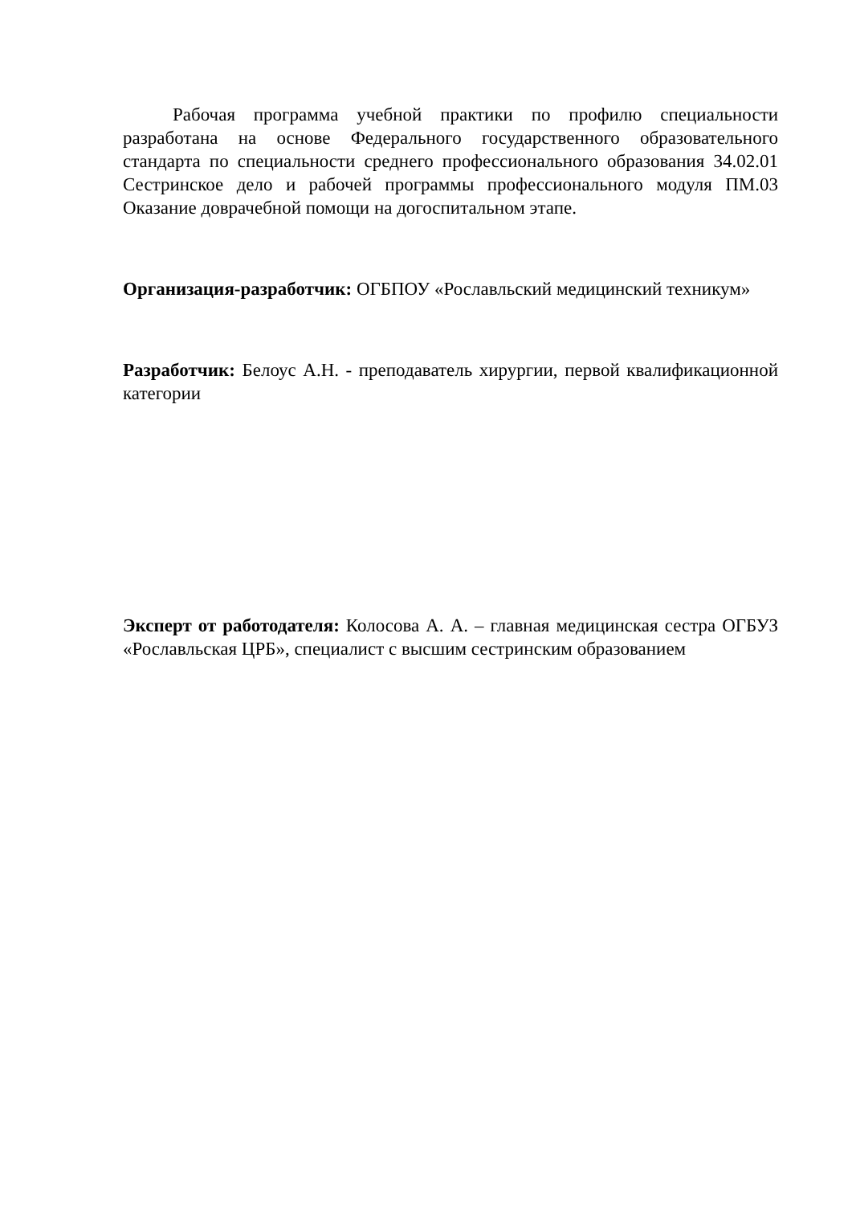Рабочая программа учебной практики по профилю специальности разработана на основе Федерального государственного образовательного стандарта по специальности среднего профессионального образования 34.02.01 Сестринское дело и рабочей программы профессионального модуля ПМ.03 Оказание доврачебной помощи на догоспитальном этапе.
Организация-разработчик: ОГБПОУ «Рославльский медицинский техникум»
Разработчик: Белоус А.Н. - преподаватель хирургии, первой квалификационной категории
Эксперт от работодателя: Колосова А. А. – главная медицинская сестра ОГБУЗ «Рославльская ЦРБ», специалист с высшим сестринским образованием